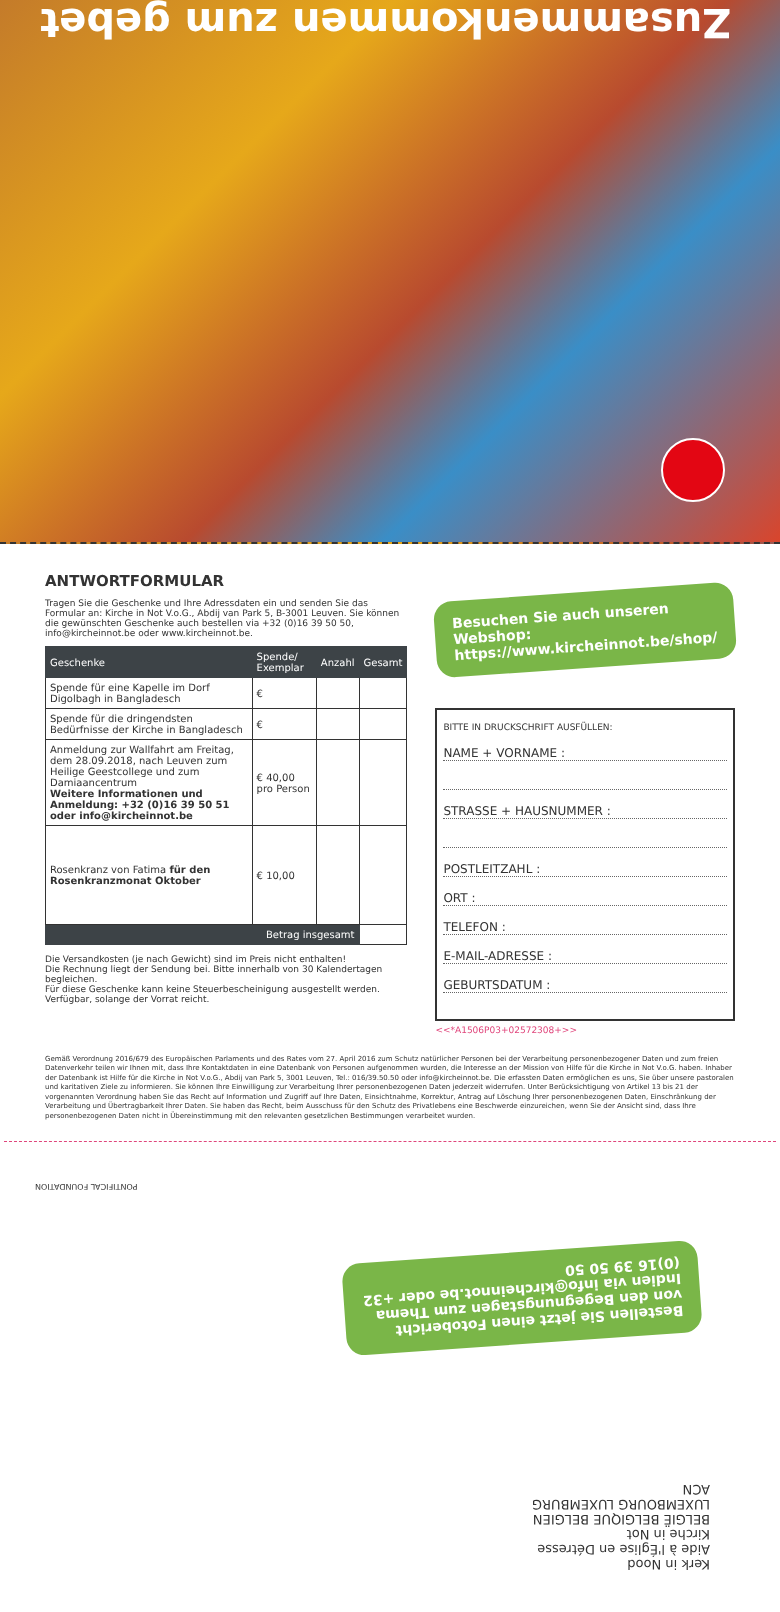Zusammenkommen zum gebet
ANTWORTFORMULAR
Tragen Sie die Geschenke und Ihre Adressdaten ein und senden Sie das Formular an: Kirche in Not V.o.G., Abdij van Park 5, B-3001 Leuven. Sie können die gewünschten Geschenke auch bestellen via +32 (0)16 39 50 50, info@kircheinnot.be oder www.kircheinnot.be.
| Geschenke | Spende/ Exemplar | Anzahl | Gesamt |
| --- | --- | --- | --- |
| Spende für eine Kapelle im Dorf Digolbagh in Bangladesch | € | | |
| Spende für die dringendsten Bedürfnisse der Kirche in Bangladesch | € | | |
| Anmeldung zur Wallfahrt am Freitag, dem 28.09.2018, nach Leuven zum Heilige Geestcollege und zum Damiaancentrum Weitere Informationen und Anmeldung: +32 (0)16 39 50 51 oder info@kircheinnot.be | € 40,00 pro Person | | |
| Rosenkranz von Fatima für den Rosenkranzmonat Oktober | € 10,00 | | |
| Betrag insgesamt | | | |
Die Versandkosten (je nach Gewicht) sind im Preis nicht enthalten!
Die Rechnung liegt der Sendung bei. Bitte innerhalb von 30 Kalendertagen begleichen.
Für diese Geschenke kann keine Steuerbescheinigung ausgestellt werden.
Verfügbar, solange der Vorrat reicht.
Besuchen Sie auch unseren Webshop: https://www.kircheinnot.be/shop/
BITTE IN DRUCKSCHRIFT AUSFÜLLEN:
NAME + VORNAME :
STRASSE + HAUSNUMMER :
POSTLEITZAHL :
ORT :
TELEFON :
E-MAIL-ADRESSE :
GEBURTSDATUM :
<<*A1506P03+02572308+>>
Gemäß Verordnung 2016/679 des Europäischen Parlaments und des Rates vom 27. April 2016 zum Schutz natürlicher Personen bei der Verarbeitung personenbezogener Daten und zum freien Datenverkehr teilen wir Ihnen mit, dass Ihre Kontaktdaten in eine Datenbank von Personen aufgenommen wurden, die Interesse an der Mission von Hilfe für die Kirche in Not V.o.G. haben. Inhaber der Datenbank ist Hilfe für die Kirche in Not V.o.G., Abdij van Park 5, 3001 Leuven, Tel.: 016/39.50.50 oder info@kircheinnot.be. Die erfassten Daten ermöglichen es uns, Sie über unsere pastoralen und karitativen Ziele zu informieren. Sie können Ihre Einwilligung zur Verarbeitung Ihrer personenbezogenen Daten jederzeit widerrufen. Unter Berücksichtigung von Artikel 13 bis 21 der vorgenannten Verordnung haben Sie das Recht auf Information und Zugriff auf Ihre Daten, Einsichtnahme, Korrektur, Antrag auf Löschung Ihrer personenbezogenen Daten, Einschränkung der Verarbeitung und Übertragbarkeit Ihrer Daten. Sie haben das Recht, beim Ausschuss für den Schutz des Privatlebens eine Beschwerde einzureichen, wenn Sie der Ansicht sind, dass Ihre personenbezogenen Daten nicht in Übereinstimmung mit den relevanten gesetzlichen Bestimmungen verarbeitet wurden.
PONTIFICAL FOUNDATION
Bestellen Sie jetzt einen Fotobericht von den Begegnungstagen zum Thema Indien via info@kircheinnot.be oder +32 (0)16 39 50 50
Kerk in Nood
Aide à l'Église en Détresse
Kirche in Not
BELGIË BELGIQUE BELGIEN
LUXEMBOURG LUXEMBURG
ACN